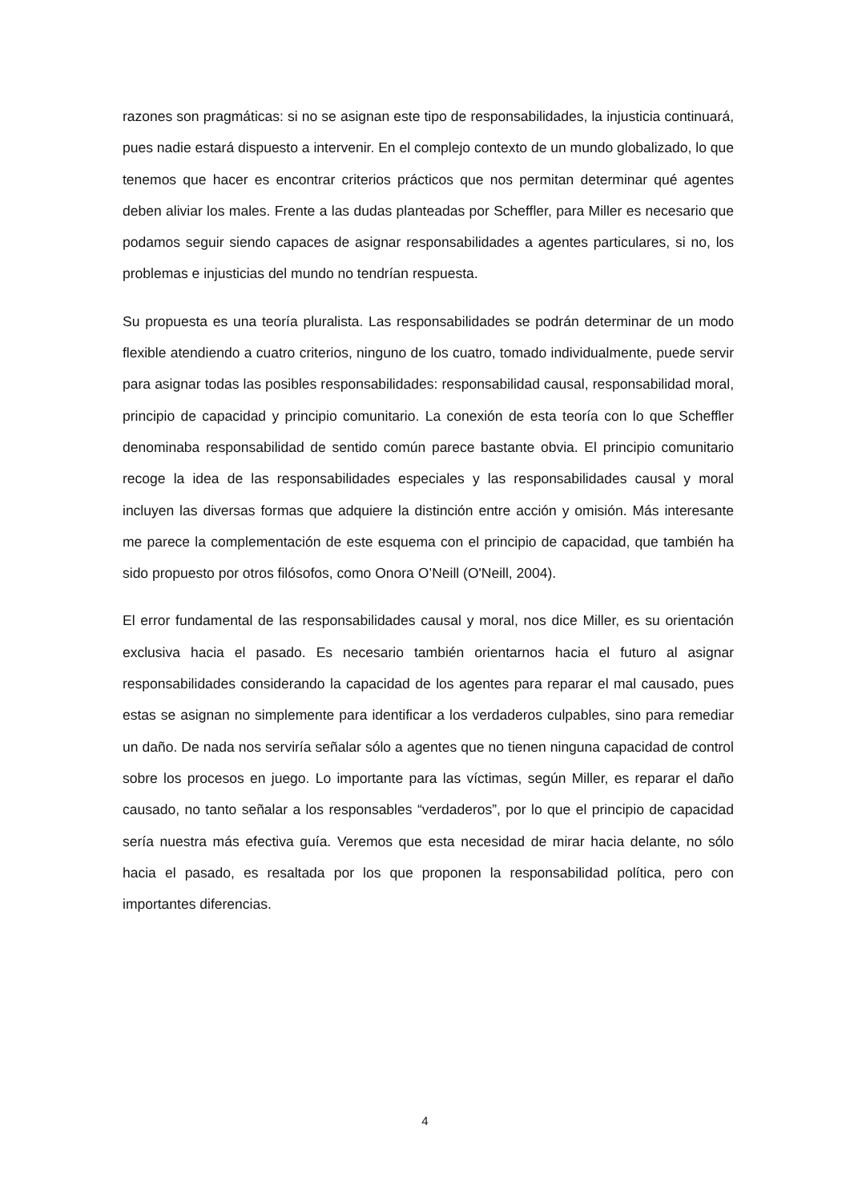razones son pragmáticas: si no se asignan este tipo de responsabilidades, la injusticia continuará, pues nadie estará dispuesto a intervenir. En el complejo contexto de un mundo globalizado, lo que tenemos que hacer es encontrar criterios prácticos que nos permitan determinar qué agentes deben aliviar los males. Frente a las dudas planteadas por Scheffler, para Miller es necesario que podamos seguir siendo capaces de asignar responsabilidades a agentes particulares, si no, los problemas e injusticias del mundo no tendrían respuesta.
Su propuesta es una teoría pluralista. Las responsabilidades se podrán determinar de un modo flexible atendiendo a cuatro criterios, ninguno de los cuatro, tomado individualmente, puede servir para asignar todas las posibles responsabilidades: responsabilidad causal, responsabilidad moral, principio de capacidad y principio comunitario. La conexión de esta teoría con lo que Scheffler denominaba responsabilidad de sentido común parece bastante obvia. El principio comunitario recoge la idea de las responsabilidades especiales y las responsabilidades causal y moral incluyen las diversas formas que adquiere la distinción entre acción y omisión. Más interesante me parece la complementación de este esquema con el principio de capacidad, que también ha sido propuesto por otros filósofos, como Onora O’Neill (O'Neill, 2004).
El error fundamental de las responsabilidades causal y moral, nos dice Miller, es su orientación exclusiva hacia el pasado. Es necesario también orientarnos hacia el futuro al asignar responsabilidades considerando la capacidad de los agentes para reparar el mal causado, pues estas se asignan no simplemente para identificar a los verdaderos culpables, sino para remediar un daño. De nada nos serviría señalar sólo a agentes que no tienen ninguna capacidad de control sobre los procesos en juego. Lo importante para las víctimas, según Miller, es reparar el daño causado, no tanto señalar a los responsables “verdaderos”, por lo que el principio de capacidad sería nuestra más efectiva guía. Veremos que esta necesidad de mirar hacia delante, no sólo hacia el pasado, es resaltada por los que proponen la responsabilidad política, pero con importantes diferencias.
4